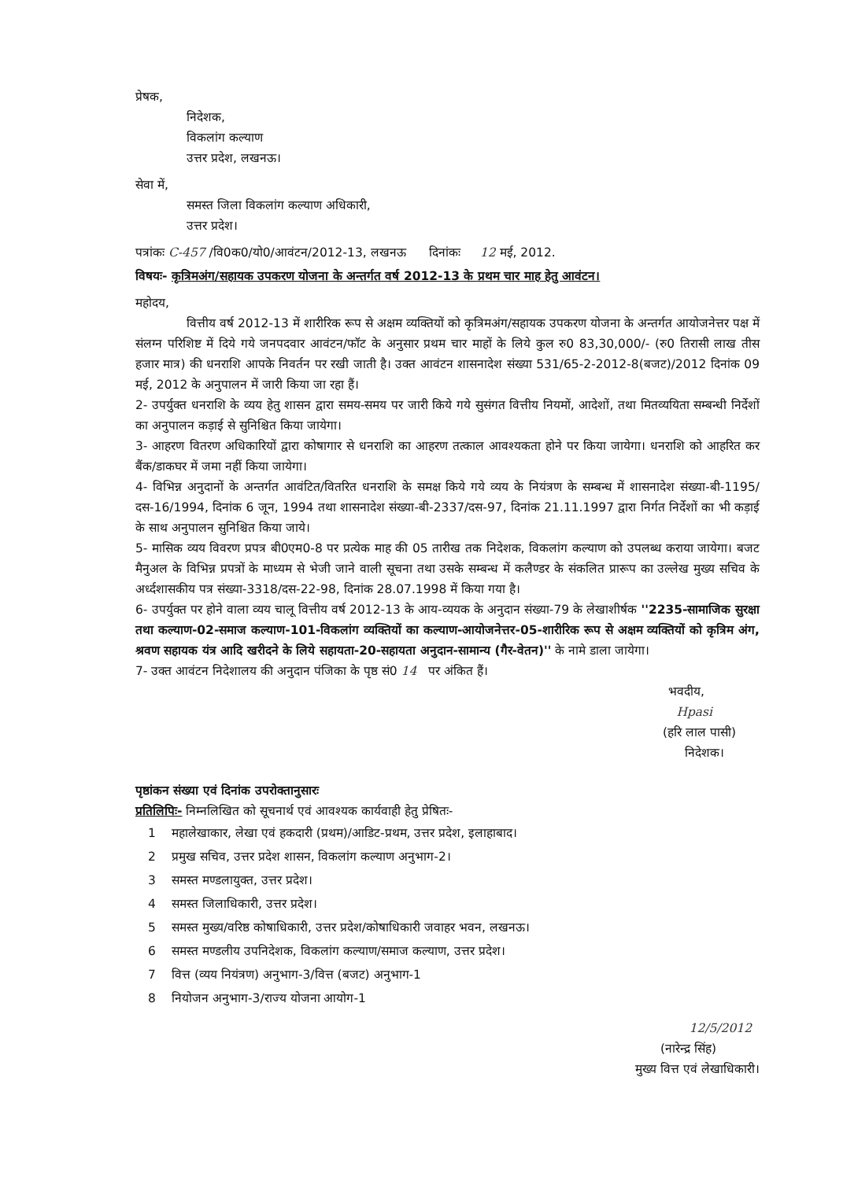प्रेषक,
निदेशक,
विकलांग कल्याण
उत्तर प्रदेश, लखनऊ।
सेवा में,
समस्त जिला विकलांग कल्याण अधिकारी,
उत्तर प्रदेश।
पत्रांकः C-457 /वि0क0/यो0/आवंटन/2012-13, लखनऊ दिनांकः 12 मई, 2012.
विषयः- कृत्रिमअंग/सहायक उपकरण योजना के अन्तर्गत वर्ष 2012-13 के प्रथम चार माह हेतु आवंटन।
महोदय,
वित्तीय वर्ष 2012-13 में शारीरिक रूप से अक्षम व्यक्तियों को कृत्रिमअंग/सहायक उपकरण योजना के अन्तर्गत आयोजनेत्तर पक्ष में संलग्न परिशिष्ट में दिये गये जनपदवार आवंटन/फॉट के अनुसार प्रथम चार माहों के लिये कुल रु0 83,30,000/- (रु0 तिरासी लाख तीस हजार मात्र) की धनराशि आपके निवर्तन पर रखी जाती है। उक्त आवंटन शासनादेश संख्या 531/65-2-2012-8(बजट)/2012 दिनांक 09 मई, 2012 के अनुपालन में जारी किया जा रहा हैं।
2- उपर्युक्त धनराशि के व्यय हेतु शासन द्वारा समय-समय पर जारी किये गये सुसंगत वित्तीय नियमों, आदेशों, तथा मितव्ययिता सम्बन्धी निर्देशों का अनुपालन कड़ाई से सुनिश्चित किया जायेगा।
3- आहरण वितरण अधिकारियों द्वारा कोषागार से धनराशि का आहरण तत्काल आवश्यकता होने पर किया जायेगा। धनराशि को आहरित कर बैंक/डाकघर में जमा नहीं किया जायेगा।
4- विभिन्न अनुदानों के अन्तर्गत आवंटित/वितरित धनराशि के समक्ष किये गये व्यय के नियंत्रण के सम्बन्ध में शासनादेश संख्या-बी-1195/दस-16/1994, दिनांक 6 जून, 1994 तथा शासनादेश संख्या-बी-2337/दस-97, दिनांक 21.11.1997 द्वारा निर्गत निर्देशों का भी कड़ाई के साथ अनुपालन सुनिश्चित किया जाये।
5- मासिक व्यय विवरण प्रपत्र बी0एम0-8 पर प्रत्येक माह की 05 तारीख तक निदेशक, विकलांग कल्याण को उपलब्ध कराया जायेगा। बजट मैनुअल के विभिन्न प्रपत्रों के माध्यम से भेजी जाने वाली सूचना तथा उसके सम्बन्ध में कलैण्डर के संकलित प्रारूप का उल्लेख मुख्य सचिव के अर्ध्दशासकीय पत्र संख्या-3318/दस-22-98, दिनांक 28.07.1998 में किया गया है।
6- उपर्युक्त पर होने वाला व्यय चालू वित्तीय वर्ष 2012-13 के आय-व्ययक के अनुदान संख्या-79 के लेखाशीर्षक ''2235-सामाजिक सुरक्षा तथा कल्याण-02-समाज कल्याण-101-विकलांग व्यक्तियों का कल्याण-आयोजनेत्तर-05-शारीरिक रूप से अक्षम व्यक्तियों को कृत्रिम अंग, श्रवण सहायक यंत्र आदि खरीदने के लिये सहायता-20-सहायता अनुदान-सामान्य (गैर-वेतन)'' के नामे डाला जायेगा।
7- उक्त आवंटन निदेशालय की अनुदान पंजिका के पृष्ठ सं0 14 पर अंकित हैं।
भवदीय,
Hpasi
(हरि लाल पासी)
निदेशक।
पृष्ठांकन संख्या एवं दिनांक उपरोक्तानुसारः
प्रतिलिपिः- निम्नलिखित को सूचनार्थ एवं आवश्यक कार्यवाही हेतु प्रेषितः-
1 महालेखाकार, लेखा एवं हकदारी (प्रथम)/आडिट-प्रथम, उत्तर प्रदेश, इलाहाबाद।
2 प्रमुख सचिव, उत्तर प्रदेश शासन, विकलांग कल्याण अनुभाग-2।
3 समस्त मण्डलायुक्त, उत्तर प्रदेश।
4 समस्त जिलाधिकारी, उत्तर प्रदेश।
5 समस्त मुख्य/वरिष्ठ कोषाधिकारी, उत्तर प्रदेश/कोषाधिकारी जवाहर भवन, लखनऊ।
6 समस्त मण्डलीय उपनिदेशक, विकलांग कल्याण/समाज कल्याण, उत्तर प्रदेश।
7 वित्त (व्यय नियंत्रण) अनुभाग-3/वित्त (बजट) अनुभाग-1
8 नियोजन अनुभाग-3/राज्य योजना आयोग-1
12/5/2012
(नारेन्द्र सिंह)
मुख्य वित्त एवं लेखाधिकारी।